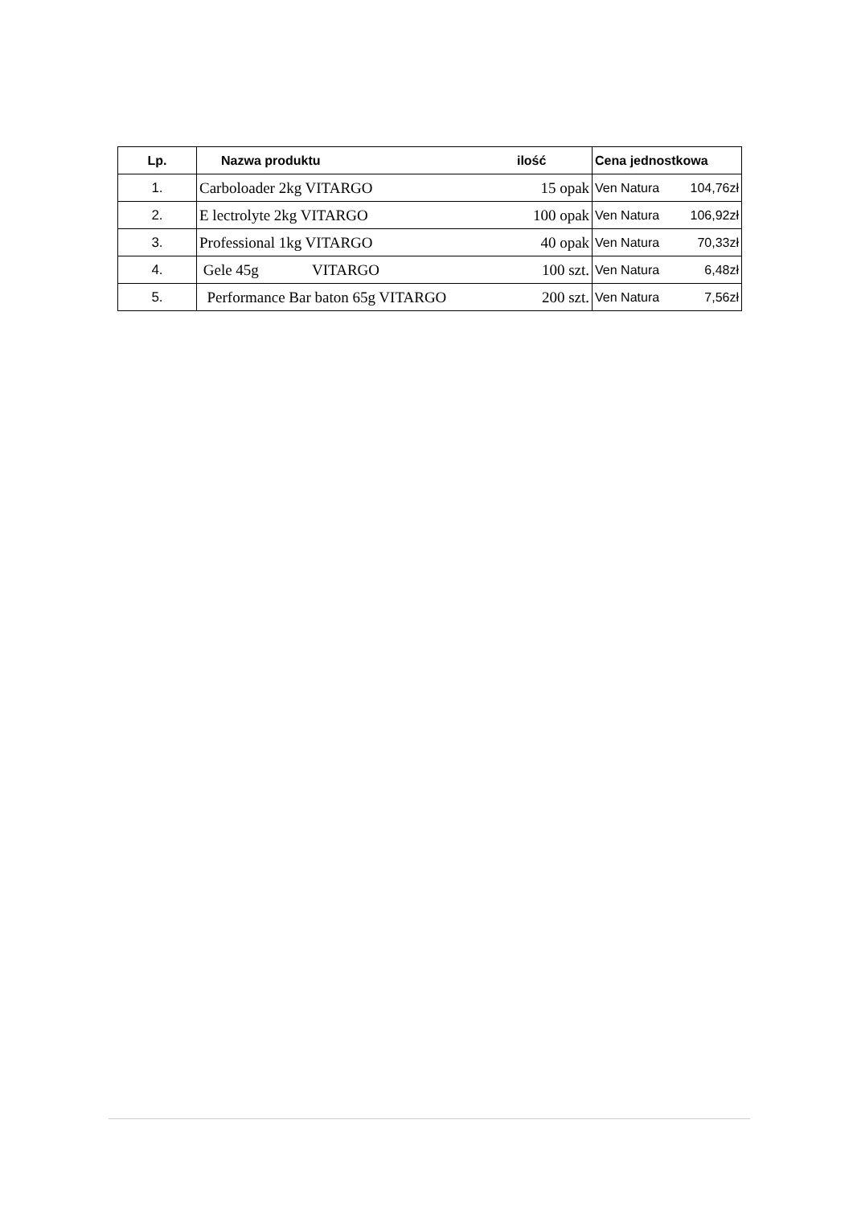| Lp. | Nazwa produktu | ilość | Cena jednostkowa |
| --- | --- | --- | --- |
| 1. | Carboloader 2kg VITARGO | 15 opak | Ven Natura 104,76zł |
| 2. | E lectrolyte 2kg VITARGO | 100 opak | Ven Natura 106,92zł |
| 3. | Professional 1kg VITARGO | 40 opak | Ven Natura 70,33zł |
| 4. | Gele 45g VITARGO | 100 szt. | Ven Natura 6,48zł |
| 5. | Performance Bar baton 65g VITARGO | 200 szt. | Ven Natura 7,56zł |